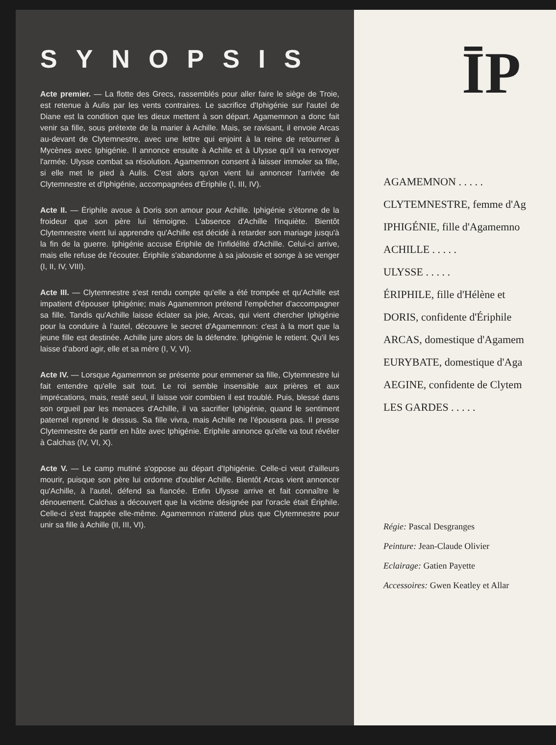SYNOPSIS
Acte premier. — La flotte des Grecs, rassemblés pour aller faire le siège de Troie, est retenue à Aulis par les vents contraires. Le sacrifice d'Iphigénie sur l'autel de Diane est la condition que les dieux mettent à son départ. Agamemnon a donc fait venir sa fille, sous prétexte de la marier à Achille. Mais, se ravisant, il envoie Arcas au-devant de Clytemnestre, avec une lettre qui enjoint à la reine de retourner à Mycènes avec Iphigénie. Il annonce ensuite à Achille et à Ulysse qu'il va renvoyer l'armée. Ulysse combat sa résolution. Agamemnon consent à laisser immoler sa fille, si elle met le pied à Aulis. C'est alors qu'on vient lui annoncer l'arrivée de Clytemnestre et d'Iphigénie, accompagnées d'Ériphile (I, III, IV).
Acte II. — Ériphile avoue à Doris son amour pour Achille. Iphigénie s'étonne de la froideur que son père lui témoigne. L'absence d'Achille l'inquiète. Bientôt Clytemnestre vient lui apprendre qu'Achille est décidé à retarder son mariage jusqu'à la fin de la guerre. Iphigénie accuse Ériphile de l'infidélité d'Achille. Celui-ci arrive, mais elle refuse de l'écouter. Ériphile s'abandonne à sa jalousie et songe à se venger (I, II, IV, VIII).
Acte III. — Clytemnestre s'est rendu compte qu'elle a été trompée et qu'Achille est impatient d'épouser Iphigénie; mais Agamemnon prétend l'empêcher d'accompagner sa fille. Tandis qu'Achille laisse éclater sa joie, Arcas, qui vient chercher Iphigénie pour la conduire à l'autel, découvre le secret d'Agamemnon: c'est à la mort que la jeune fille est destinée. Achille jure alors de la défendre. Iphigénie le retient. Qu'il les laisse d'abord agir, elle et sa mère (I, V, VI).
Acte IV. — Lorsque Agamemnon se présente pour emmener sa fille, Clytemnestre lui fait entendre qu'elle sait tout. Le roi semble insensible aux prières et aux imprécations, mais, resté seul, il laisse voir combien il est troublé. Puis, blessé dans son orgueil par les menaces d'Achille, il va sacrifier Iphigénie, quand le sentiment paternel reprend le dessus. Sa fille vivra, mais Achille ne l'épousera pas. Il presse Clytemnestre de partir en hâte avec Iphigénie. Ériphile annonce qu'elle va tout révéler à Calchas (IV, VI, X).
Acte V. — Le camp mutiné s'oppose au départ d'Iphigénie. Celle-ci veut d'ailleurs mourir, puisque son père lui ordonne d'oublier Achille. Bientôt Arcas vient annoncer qu'Achille, à l'autel, défend sa fiancée. Enfin Ulysse arrive et fait connaître le dénouement. Calchas a découvert que la victime désignée par l'oracle était Ériphile. Celle-ci s'est frappée elle-même. Agamemnon n'attend plus que Clytemnestre pour unir sa fille à Achille (II, III, VI).
ĪP
AGAMEMNON . . . . .
CLYTEMNESTRE, femme d'Ag
IPHIGÉNIE, fille d'Agamemno
ACHILLE . . . . .
ULYSSE . . . . .
ÉRIPHILE, fille d'Hélène et
DORIS, confidente d'Ériphile
ARCAS, domestique d'Agamem
EURYBATE, domestique d'Aga
AEGINE, confidente de Clytem
LES GARDES . . . . .
Régie: Pascal Desgranges
Peinture: Jean-Claude Olivier
Eclairage: Gatien Payette
Accessoires: Gwen Keatley et Allar